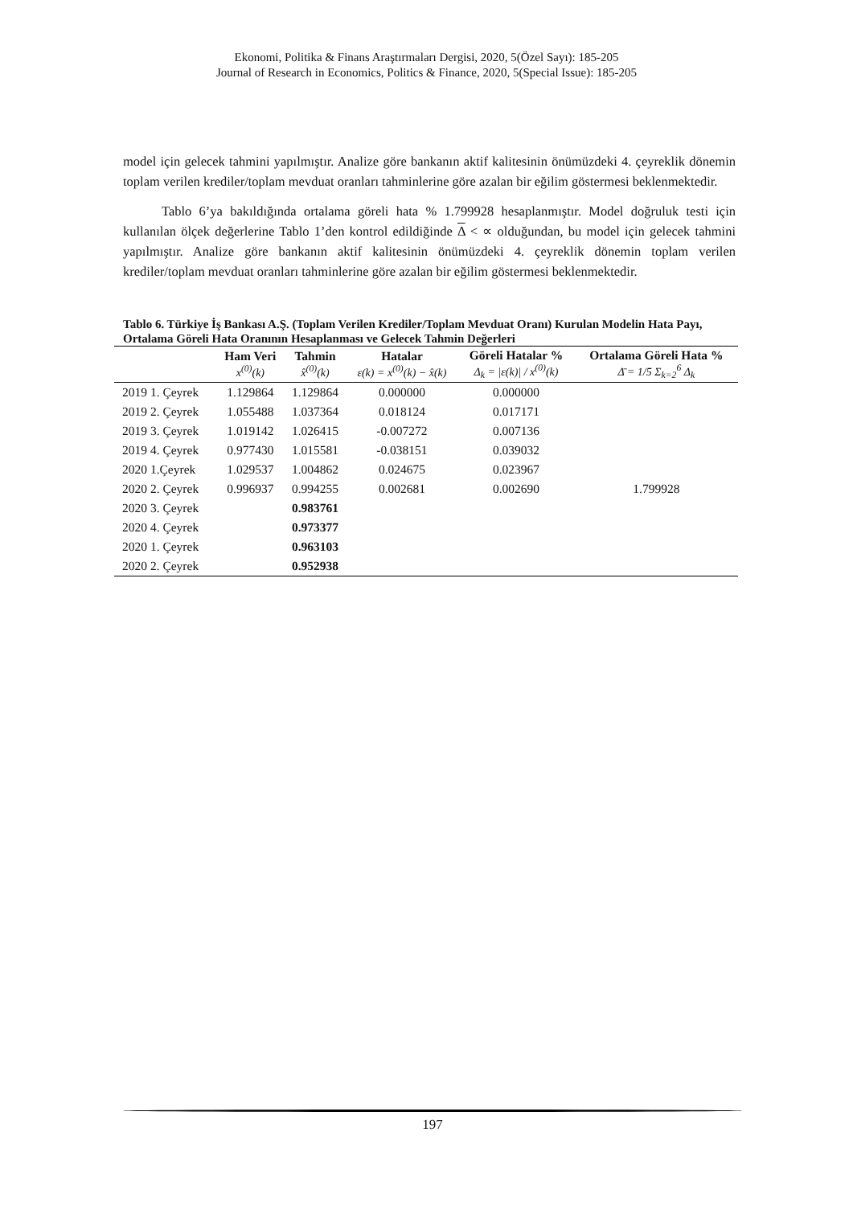Ekonomi, Politika & Finans Araştırmaları Dergisi, 2020, 5(Özel Sayı): 185-205
Journal of Research in Economics, Politics & Finance, 2020, 5(Special Issue): 185-205
model için gelecek tahmini yapılmıştır. Analize göre bankanın aktif kalitesinin önümüzdeki 4. çeyreklik dönemin toplam verilen krediler/toplam mevduat oranları tahminlerine göre azalan bir eğilim göstermesi beklenmektedir.
Tablo 6’ya bakıldığında ortalama göreli hata % 1.799928 hesaplanmıştır. Model doğruluk testi için kullanılan ölçek değerlerine Tablo 1’den kontrol edildiğinde Δ < ∝ olduğundan, bu model için gelecek tahmini yapılmıştır. Analize göre bankanın aktif kalitesinin önümüzdeki 4. çeyreklik dönemin toplam verilen krediler/toplam mevduat oranları tahminlerine göre azalan bir eğilim göstermesi beklenmektedir.
Tablo 6. Türkiye İş Bankası A.Ş. (Toplam Verilen Krediler/Toplam Mevduat Oranı) Kurulan Modelin Hata Payı, Ortalama Göreli Hata Oranının Hesaplanması ve Gelecek Tahmin Değerleri
| | Ham Veri x<sup>(0)</sup>(k) | Tahmin x̂<sup>(0)</sup>(k) | Hatalar ε(k) = x<sup>(0)</sup>(k) − x̂(k) | Göreli Hatalar % Δ<sub>k</sub> = /ε(k)/ / x<sup>(0)</sup>(k) | Ortalama Göreli Hata % Δ̄ = 1/5 Σ<sub>k=2</sub><sup>6</sup> Δ<sub>k</sub> |
| --- | --- | --- | --- | --- | --- |
| 2019 1. Çeyrek | 1.129864 | 1.129864 | 0.000000 | 0.000000 | |
| 2019 2. Çeyrek | 1.055488 | 1.037364 | 0.018124 | 0.017171 | |
| 2019 3. Çeyrek | 1.019142 | 1.026415 | -0.007272 | 0.007136 | |
| 2019 4. Çeyrek | 0.977430 | 1.015581 | -0.038151 | 0.039032 | |
| 2020 1.Çeyrek | 1.029537 | 1.004862 | 0.024675 | 0.023967 | |
| 2020 2. Çeyrek | 0.996937 | 0.994255 | 0.002681 | 0.002690 | 1.799928 |
| 2020 3. Çeyrek | | 0.983761 | | | |
| 2020 4. Çeyrek | | 0.973377 | | | |
| 2020 1. Çeyrek | | 0.963103 | | | |
| 2020 2. Çeyrek | | 0.952938 | | | |
197